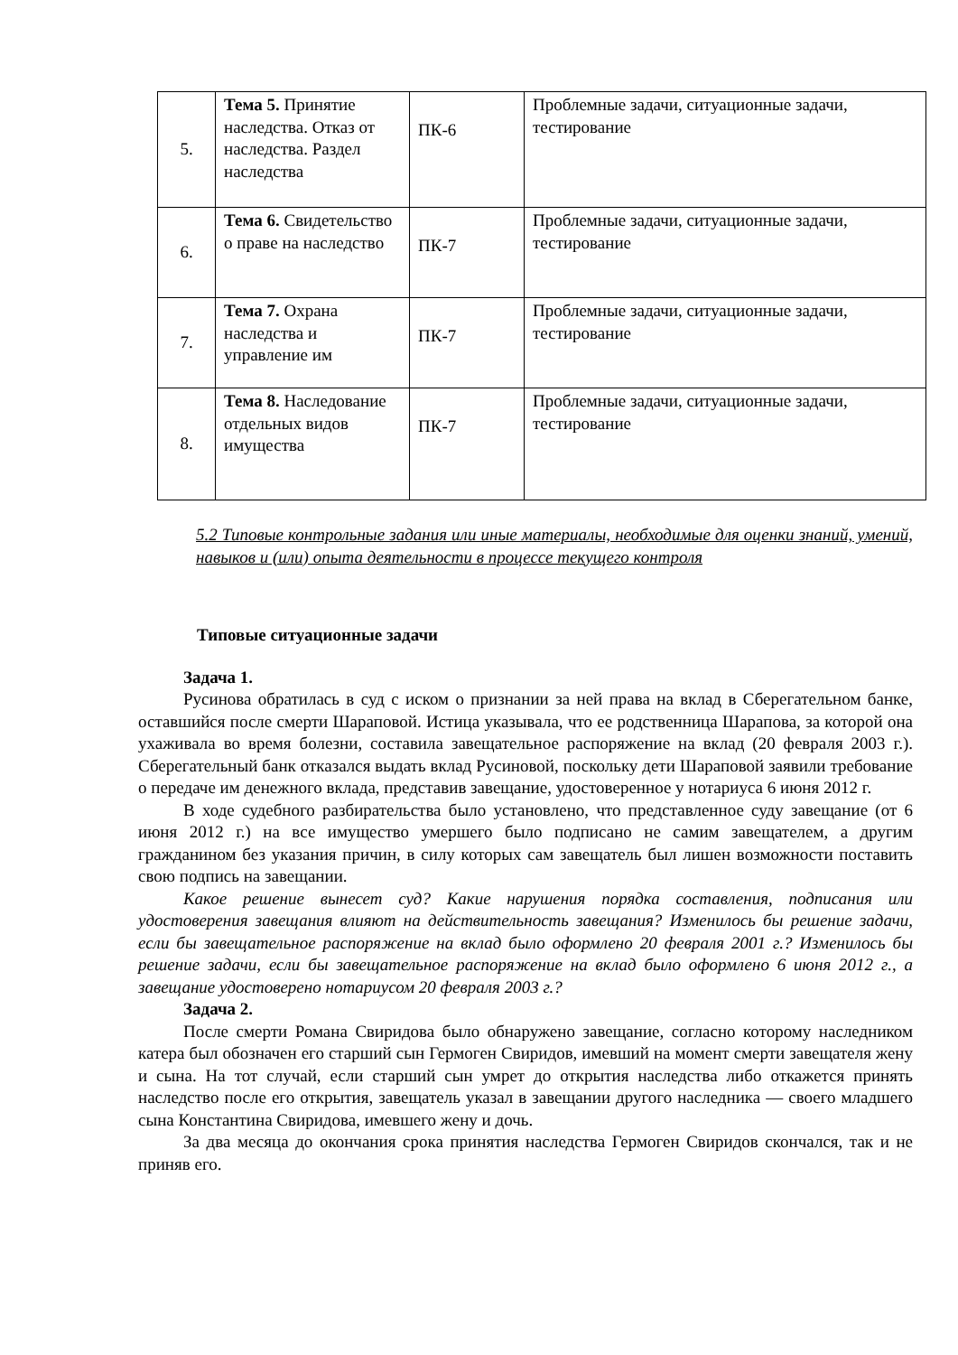| 5. | Тема 5. Принятие наследства. Отказ от наследства. Раздел наследства | ПК-6 | Проблемные задачи, ситуационные задачи, тестирование |
| 6. | Тема 6. Свидетельство о праве на наследство | ПК-7 | Проблемные задачи, ситуационные задачи, тестирование |
| 7. | Тема 7. Охрана наследства и управление им | ПК-7 | Проблемные задачи, ситуационные задачи, тестирование |
| 8. | Тема 8. Наследование отдельных видов имущества | ПК-7 | Проблемные задачи, ситуационные задачи, тестирование |
5.2 Типовые контрольные задания или иные материалы, необходимые для оценки знаний, умений, навыков и (или) опыта деятельности в процессе текущего контроля
Типовые ситуационные задачи
Задача 1.
Русинова обратилась в суд с иском о признании за ней права на вклад в Сберегательном банке, оставшийся после смерти Шараповой. Истица указывала, что ее родственница Шарапова, за которой она ухаживала во время болезни, составила завещательное распоряжение на вклад (20 февраля 2003 г.). Сберегательный банк отказался выдать вклад Русиновой, поскольку дети Шараповой заявили требование о передаче им денежного вклада, представив завещание, удостоверенное у нотариуса 6 июня 2012 г.
В ходе судебного разбирательства было установлено, что представленное суду завещание (от 6 июня 2012 г.) на все имущество умершего было подписано не самим завещателем, а другим гражданином без указания причин, в силу которых сам завещатель был лишен возможности поставить свою подпись на завещании.
Какое решение вынесет суд? Какие нарушения порядка составления, подписания или удостоверения завещания влияют на действительность завещания? Изменилось бы решение задачи, если бы завещательное распоряжение на вклад было оформлено 20 февраля 2001 г.? Изменилось бы решение задачи, если бы завещательное распоряжение на вклад было оформлено 6 июня 2012 г., а завещание удостоверено нотариусом 20 февраля 2003 г.?
Задача 2.
После смерти Романа Свиридова было обнаружено завещание, согласно которому наследником катера был обозначен его старший сын Гермоген Свиридов, имевший на момент смерти завещателя жену и сына. На тот случай, если старший сын умрет до открытия наследства либо откажется принять наследство после его открытия, завещатель указал в завещании другого наследника — своего младшего сына Константина Свиридова, имевшего жену и дочь.
За два месяца до окончания срока принятия наследства Гермоген Свиридов скончался, так и не приняв его.